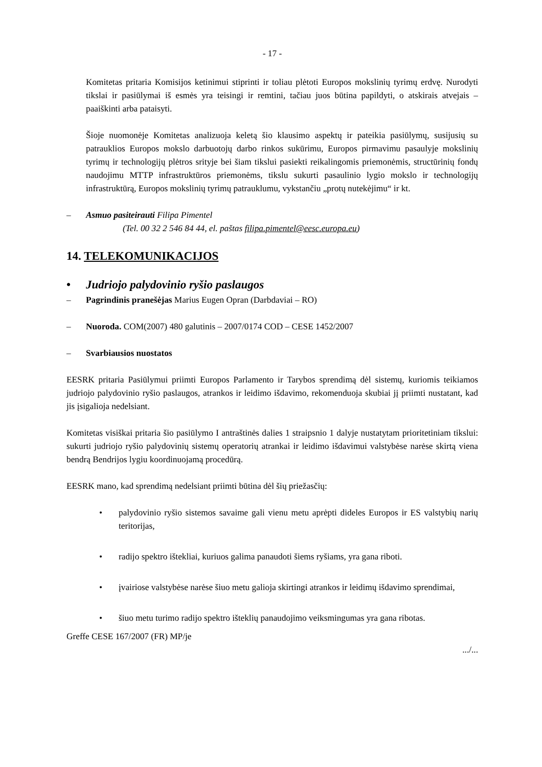- 17 -
Komitetas pritaria Komisijos ketinimui stiprinti ir toliau plėtoti Europos mokslinių tyrimų erdvę. Nurodyti tikslai ir pasiūlymai iš esmės yra teisingi ir remtini, tačiau juos būtina papildyti, o atskirais atvejais – paaiškinti arba pataisyti.
Šioje nuomonėje Komitetas analizuoja keletą šio klausimo aspektų ir pateikia pasiūlymų, susijusių su patrauklios Europos mokslo darbuotojų darbo rinkos sukūrimu, Europos pirmavimu pasaulyje mokslinių tyrimų ir technologijų plėtros srityje bei šiam tikslui pasiekti reikalingomis priemonėmis, structūrinių fondų naudojimu MTTP infrastruktūros priemonėms, tikslu sukurti pasaulinio lygio mokslo ir technologijų infrastruktūrą, Europos mokslinių tyrimų patrauklumu, vykstančiu „protų nutekėjimu“ ir kt.
– Asmuo pasiteirauti Filipa Pimentel
(Tel. 00 32 2 546 84 44, el. paštas filipa.pimentel@eesc.europa.eu)
14. TELEKOMUNIKACIJOS
• Judriojo palydovinio ryšio paslaugos
– Pagrindinis pranešėjas Marius Eugen Opran (Darbdaviai – RO)
– Nuoroda. COM(2007) 480 galutinis – 2007/0174 COD – CESE 1452/2007
– Svarbiausios nuostatos
EESRK pritaria Pasiūlymui priimti Europos Parlamento ir Tarybos sprendimą dėl sistemų, kuriomis teikiamos judriojo palydovinio ryšio paslaugos, atrankos ir leidimo išdavimo, rekomenduoja skubiai jį priimti nustatant, kad jis įsigalioja nedelsiant.
Komitetas visiškai pritaria šio pasiūlymo I antraštinės dalies 1 straipsnio 1 dalyje nustatytam prioritetiniam tikslui: sukurti judriojo ryšio palydovinių sistemų operatorių atrankai ir leidimo išdavimui valstybėse narėse skirtą viena bendrą Bendrijos lygiu koordinuojamą procedūrą.
EESRK mano, kad sprendimą nedelsiant priimti būtina dėl šių priežasčių:
• palydovinio ryšio sistemos savaime gali vienu metu aprėpti dideles Europos ir ES valstybių narių teritorijas,
• radijo spektro ištekliai, kuriuos galima panaudoti šiems ryšiams, yra gana riboti.
• įvairiose valstybėse narėse šiuo metu galioja skirtingi atrankos ir leidimų išdavimo sprendimai,
• šiuo metu turimo radijo spektro išteklių panaudojimo veiksmingumas yra gana ribotas.
Greffe CESE 167/2007 (FR) MP/je
.../...